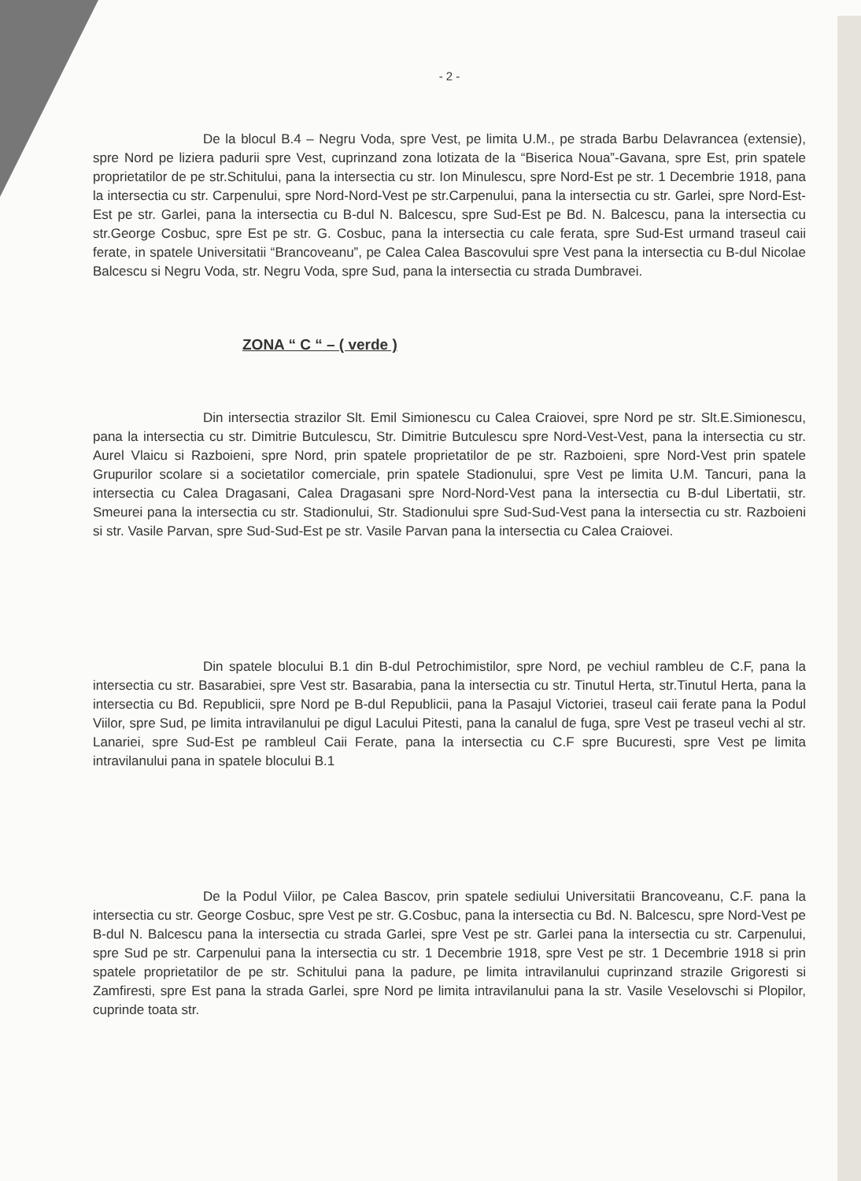- 2 -
De la blocul B.4 – Negru Voda, spre Vest, pe limita U.M., pe strada Barbu Delavrancea (extensie), spre Nord pe liziera padurii spre Vest, cuprinzand zona lotizata de la “Biserica Noua”-Gavana, spre Est, prin spatele proprietatilor de pe str.Schitului, pana la intersectia cu str. Ion Minulescu, spre Nord-Est pe str. 1 Decembrie 1918, pana la intersectia cu str. Carpenului, spre Nord-Nord-Vest pe str.Carpenului, pana la intersectia cu str. Garlei, spre Nord-Est-Est pe str. Garlei, pana la intersectia cu B-dul N. Balcescu, spre Sud-Est pe Bd. N. Balcescu, pana la intersectia cu str.George Cosbuc, spre Est pe str. G. Cosbuc, pana la intersectia cu cale ferata, spre Sud-Est urmand traseul caii ferate, in spatele Universitatii “Brancoveanu”, pe Calea Calea Bascovului spre Vest pana la intersectia cu B-dul Nicolae Balcescu si Negru Voda, str. Negru Voda, spre Sud, pana la intersectia cu strada Dumbravei.
ZONA “ C “ – ( verde )
Din intersectia strazilor Slt. Emil Simionescu cu Calea Craiovei, spre Nord pe str. Slt.E.Simionescu, pana la intersectia cu str. Dimitrie Butculescu, Str. Dimitrie Butculescu spre Nord-Vest-Vest, pana la intersectia cu str. Aurel Vlaicu si Razboieni, spre Nord, prin spatele proprietatilor de pe str. Razboieni, spre Nord-Vest prin spatele Grupurilor scolare si a societatilor comerciale, prin spatele Stadionului, spre Vest pe limita U.M. Tancuri, pana la intersectia cu Calea Dragasani, Calea Dragasani spre Nord-Nord-Vest pana la intersectia cu B-dul Libertatii, str. Smeurei pana la intersectia cu str. Stadionului, Str. Stadionului spre Sud-Sud-Vest pana la intersectia cu str. Razboieni si str. Vasile Parvan, spre Sud-Sud-Est pe str. Vasile Parvan pana la intersectia cu Calea Craiovei.
Din spatele blocului B.1 din B-dul Petrochimistilor, spre Nord, pe vechiul rambleu de C.F, pana la intersectia cu str. Basarabiei, spre Vest str. Basarabia, pana la intersectia cu str. Tinutul Herta, str.Tinutul Herta, pana la intersectia cu Bd. Republicii, spre Nord pe B-dul Republicii, pana la Pasajul Victoriei, traseul caii ferate pana la Podul Viilor, spre Sud, pe limita intravilanului pe digul Lacului Pitesti, pana la canalul de fuga, spre Vest pe traseul vechi al str. Lanariei, spre Sud-Est pe rambleul Caii Ferate, pana la intersectia cu C.F spre Bucuresti, spre Vest pe limita intravilanului pana in spatele blocului B.1
De la Podul Viilor, pe Calea Bascov, prin spatele sediului Universitatii Brancoveanu, C.F. pana la intersectia cu str. George Cosbuc, spre Vest pe str. G.Cosbuc, pana la intersectia cu Bd. N. Balcescu, spre Nord-Vest pe B-dul N. Balcescu pana la intersectia cu strada Garlei, spre Vest pe str. Garlei pana la intersectia cu str. Carpenului, spre Sud pe str. Carpenului pana la intersectia cu str. 1 Decembrie 1918, spre Vest pe str. 1 Decembrie 1918 si prin spatele proprietatilor de pe str. Schitului pana la padure, pe limita intravilanului cuprinzand strazile Grigoresti si Zamfiresti, spre Est pana la strada Garlei, spre Nord pe limita intravilanului pana la str. Vasile Veselovschi si Plopilor, cuprinde toata str.